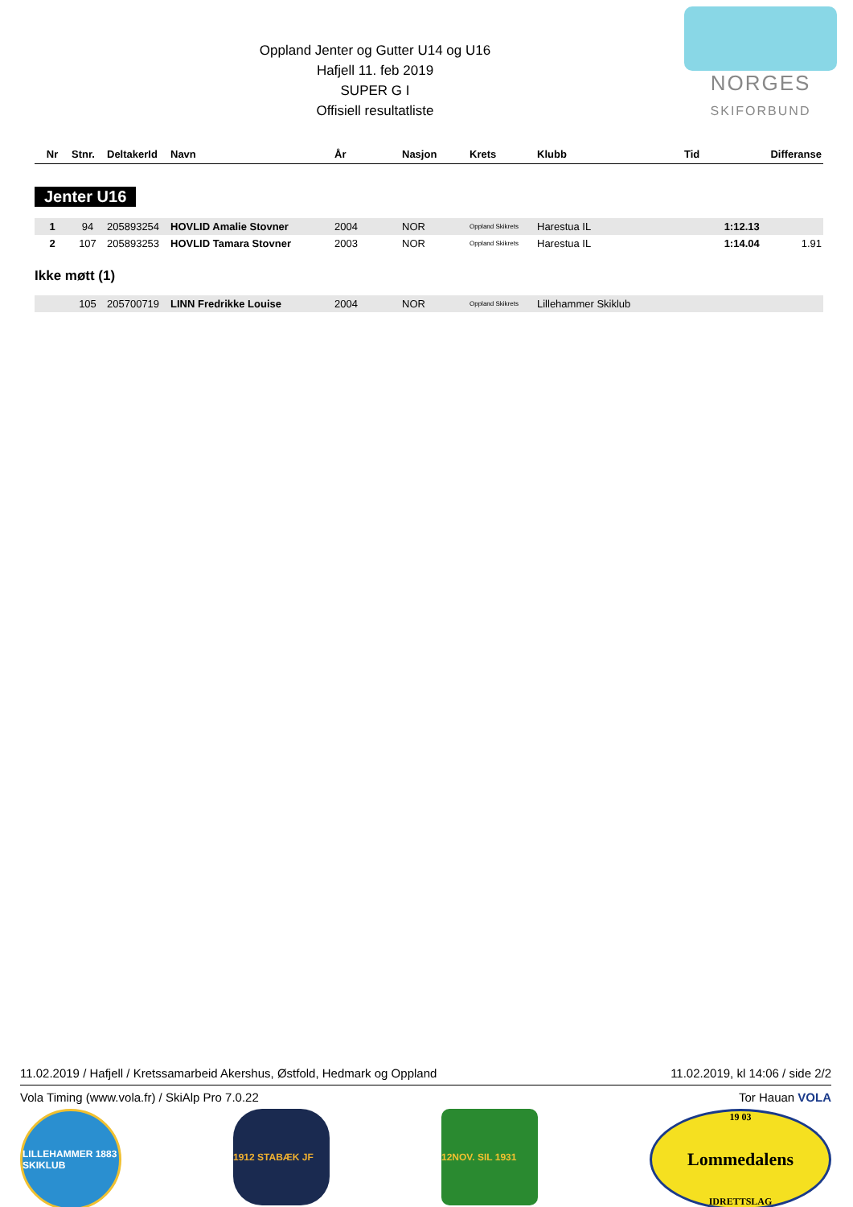NORGES
SKIFORBUND
Oppland Jenter og Gutter U14 og U16
Hafjell 11. feb 2019
SUPER G I
Offisiell resultatliste
| Nr | Stnr. | DeltakerId | Navn | År | Nasjon | Krets | Klubb | Tid | Differanse |
| --- | --- | --- | --- | --- | --- | --- | --- | --- | --- |
Jenter U16
| 1 | 94 | 205893254 | HOVLID Amalie Stovner | 2004 | NOR | Oppland Skikrets | Harestua IL | 1:12.13 | |
| 2 | 107 | 205893253 | HOVLID Tamara Stovner | 2003 | NOR | Oppland Skikrets | Harestua IL | 1:14.04 | 1.91 |
Ikke møtt (1)
| | 105 | 205700719 | LINN Fredrikke Louise | 2004 | NOR | Oppland Skikrets | Lillehammer Skiklub | | |
11.02.2019 / Hafjell / Kretssamarbeid Akershus, Østfold, Hedmark og Oppland 11.02.2019, kl 14:06 / side 2/2
Vola Timing (www.vola.fr) / SkiAlp Pro 7.0.22 Tor Hauan VOLA
LILLEHAMMER 1883 SKIKLUB
1912 STABÆK JF 12NOV. SIL 1931 19 03
Lommedalens
IDRETTSLAG